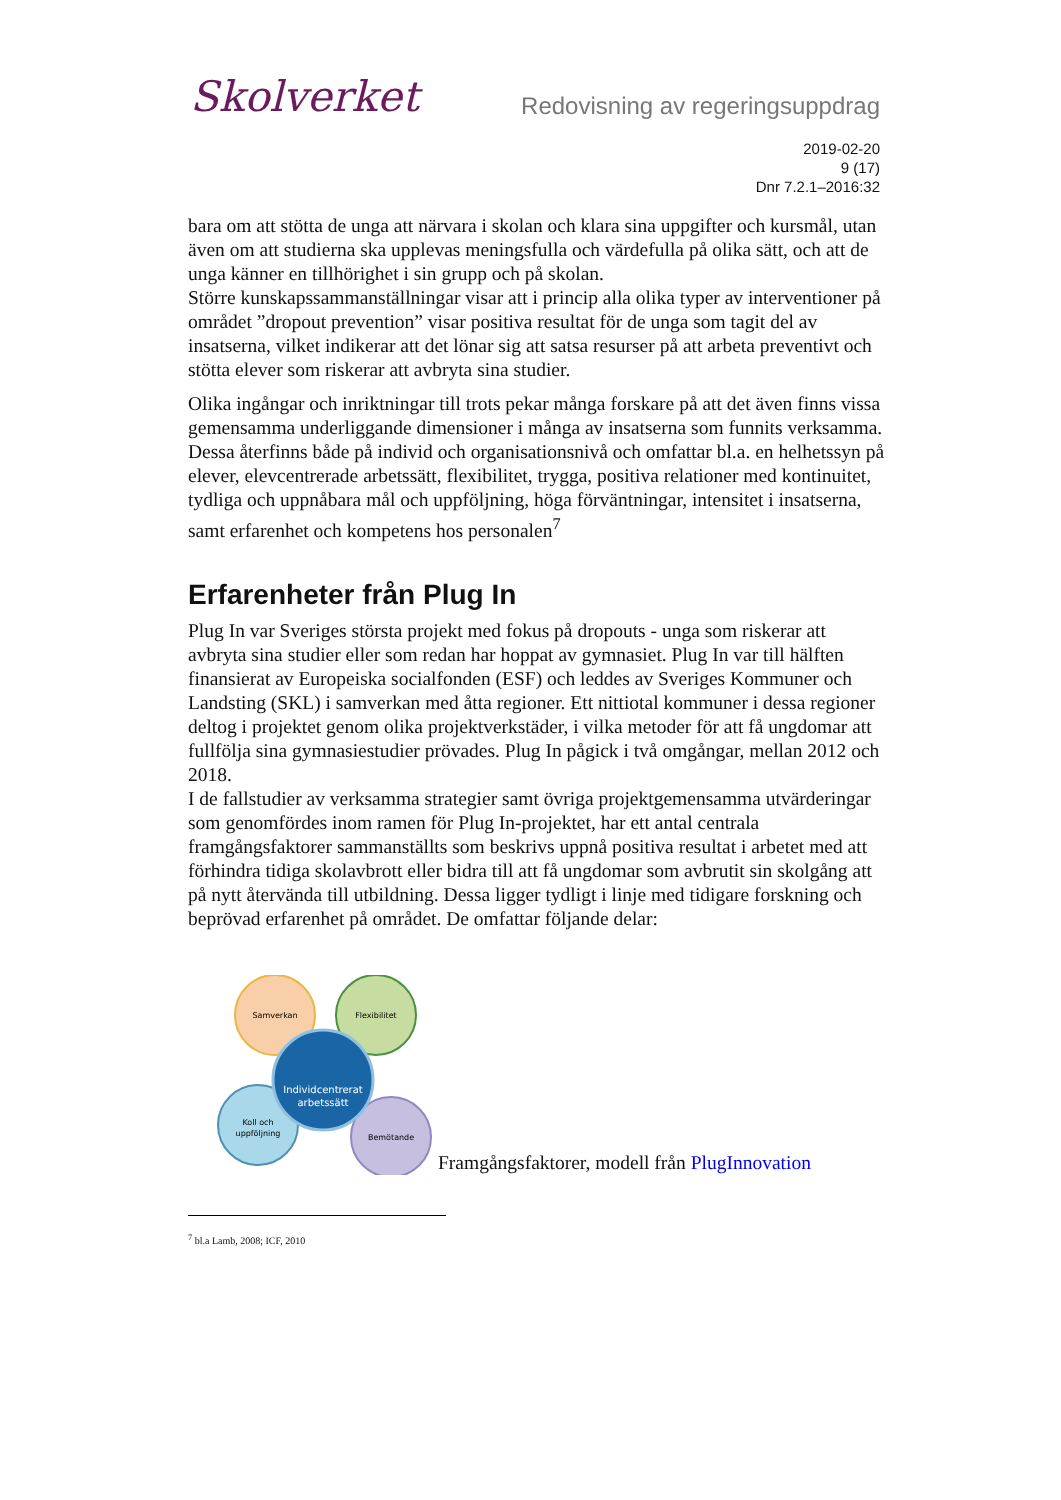Skolverket
Redovisning av regeringsuppdrag
2019-02-20
9 (17)
Dnr 7.2.1–2016:32
bara om att stötta de unga att närvara i skolan och klara sina uppgifter och kursmål, utan även om att studierna ska upplevas meningsfulla och värdefulla på olika sätt, och att de unga känner en tillhörighet i sin grupp och på skolan.
Större kunskapssammanställningar visar att i princip alla olika typer av interventioner på området ”dropout prevention” visar positiva resultat för de unga som tagit del av insatserna, vilket indikerar att det lönar sig att satsa resurser på att arbeta preventivt och stötta elever som riskerar att avbryta sina studier.
Olika ingångar och inriktningar till trots pekar många forskare på att det även finns vissa gemensamma underliggande dimensioner i många av insatserna som funnits verksamma. Dessa återfinns både på individ och organisationsnivå och omfattar bl.a. en helhetssyn på elever, elevcentrerade arbetssätt, flexibilitet, trygga, positiva relationer med kontinuitet, tydliga och uppnåbara mål och uppföljning, höga förväntningar, intensitet i insatserna, samt erfarenhet och kompetens hos personalen<sup>7</sup>
Erfarenheter från Plug In
Plug In var Sveriges största projekt med fokus på dropouts - unga som riskerar att avbryta sina studier eller som redan har hoppat av gymnasiet. Plug In var till hälften finansierat av Europeiska socialfonden (ESF) och leddes av Sveriges Kommuner och Landsting (SKL) i samverkan med åtta regioner. Ett nittiotal kommuner i dessa regioner deltog i projektet genom olika projektverkstäder, i vilka metoder för att få ungdomar att fullfölja sina gymnasiestudier prövades. Plug In pågick i två omgångar, mellan 2012 och 2018.
I de fallstudier av verksamma strategier samt övriga projektgemensamma utvärderingar som genomfördes inom ramen för Plug In-projektet, har ett antal centrala framgångsfaktorer sammanställts som beskrivs uppnå positiva resultat i arbetet med att förhindra tidiga skolavbrott eller bidra till att få ungdomar som avbrutit sin skolgång att på nytt återvända till utbildning. Dessa ligger tydligt i linje med tidigare forskning och beprövad erfarenhet på området. De omfattar följande delar:
Samverkan
Flexibilitet
Koll och
uppföljning
Bemötande
Individcentrerat
arbetssätt
Framgångsfaktorer, modell från PlugInnovation
<sup>7</sup> bl.a Lamb, 2008; ICF, 2010